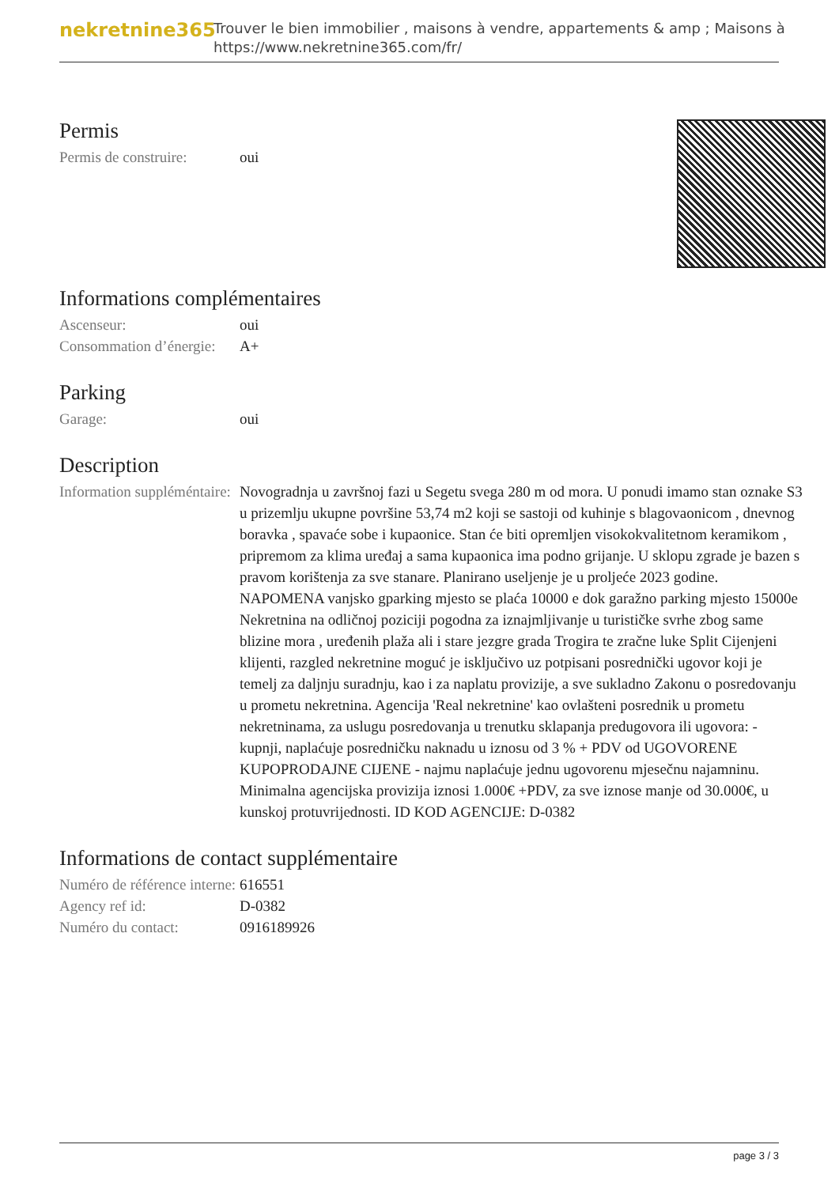nekretnine365
Trouver le bien immobilier , maisons à vendre, appartements & amp ; Maisons à
https://www.nekretnine365.com/fr/
Permis
Permis de construire:
oui
Informations complémentaires
Ascenseur: oui
Consommation d’énergie:
A+
Parking
Garage: oui
Description
Information suppléméntaire:
Novogradnja u završnoj fazi u Segetu svega 280 m od mora. U ponudi imamo stan oznake S3 u prizemlju ukupne površine 53,74 m2 koji se sastoji od kuhinje s blagovaonicom , dnevnog boravka , spavaće sobe i kupaonice. Stan će biti opremljen visokokvalitetnom keramikom , pripremom za klima uređaj a sama kupaonica ima podno grijanje. U sklopu zgrade je bazen s pravom korištenja za sve stanare. Planirano useljenje je u proljeće 2023 godine. NAPOMENA vanjsko gparking mjesto se plaća 10000 e dok garažno parking mjesto 15000e Nekretnina na odličnoj poziciji pogodna za iznajmljivanje u turističke svrhe zbog same blizine mora , uređenih plaža ali i stare jezgre grada Trogira te zračne luke Split Cijenjeni klijenti, razgled nekretnine moguć je isključivo uz potpisani posrednički ugovor koji je temelj za daljnju suradnju, kao i za naplatu provizije, a sve sukladno Zakonu o posredovanju u prometu nekretnina. Agencija 'Real nekretnine' kao ovlašteni posrednik u prometu nekretninama, za uslugu posredovanja u trenutku sklapanja predugovora ili ugovora: - kupnji, naplaćuje posredničku naknadu u iznosu od 3 % + PDV od UGOVORENE KUPOPRODAJNE CIJENE - najmu naplaćuje jednu ugovorenu mjesečnu najamninu. Minimalna agencijska provizija iznosi 1.000€ +PDV, za sve iznose manje od 30.000€, u kunskoj protuvrijednosti. ID KOD AGENCIJE: D-0382
Informations de contact supplémentaire
Numéro de référence interne:
616551
Agency ref id: D-0382
Numéro du contact: 0916189926
page 3 / 3